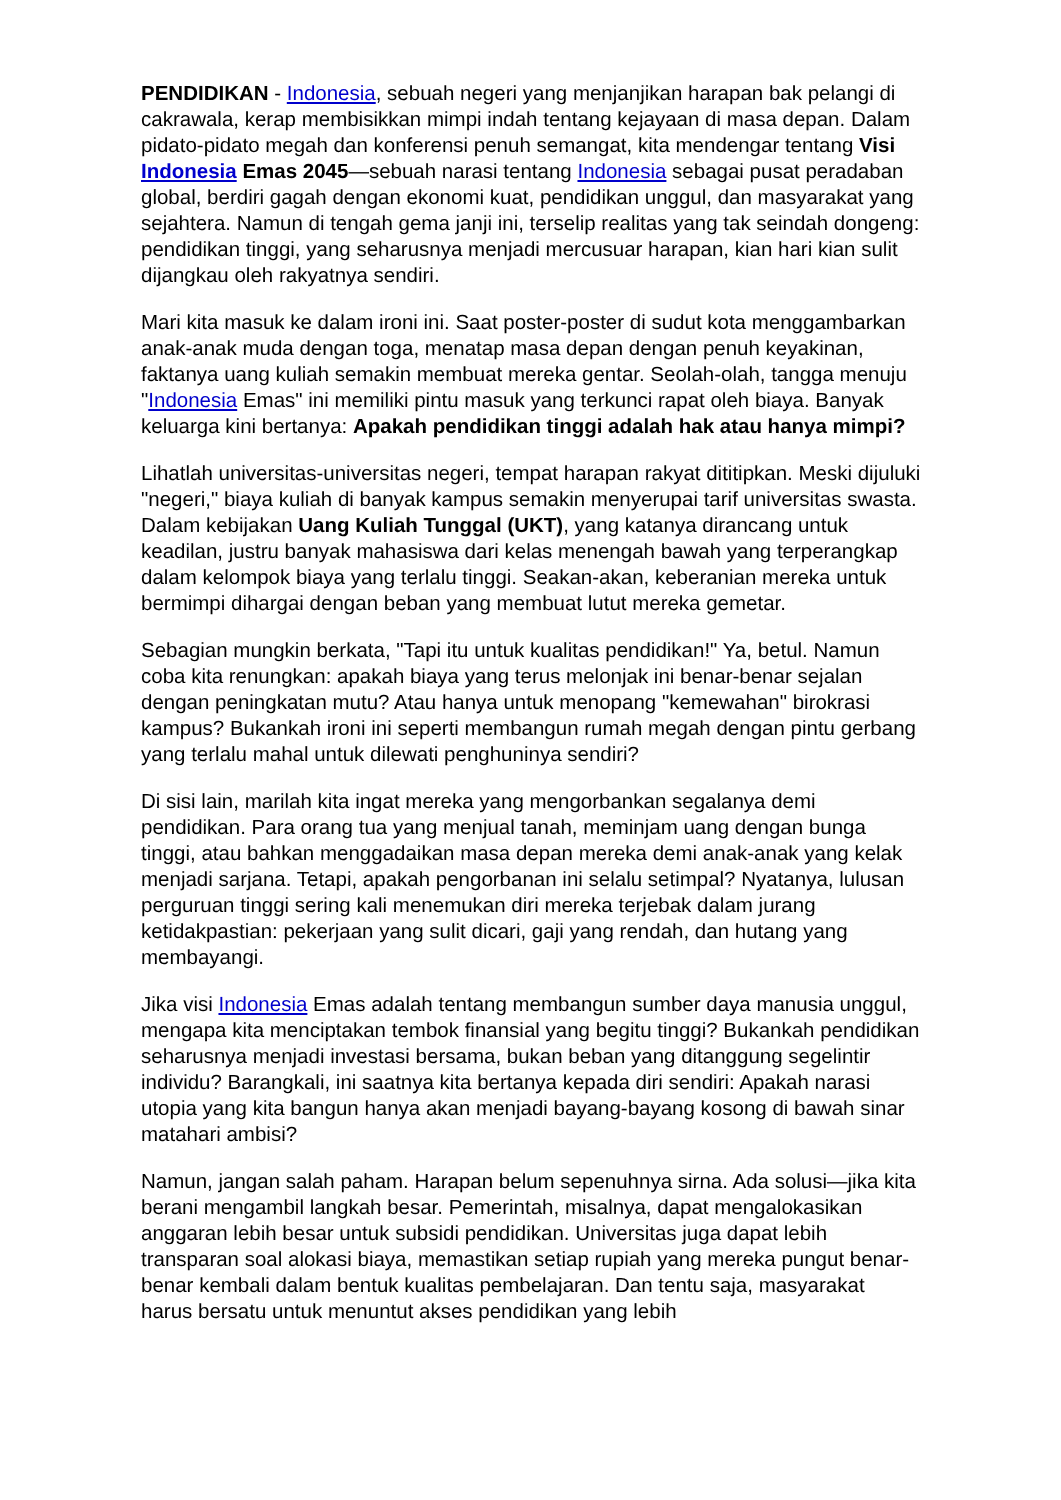PENDIDIKAN - Indonesia, sebuah negeri yang menjanjikan harapan bak pelangi di cakrawala, kerap membisikkan mimpi indah tentang kejayaan di masa depan. Dalam pidato-pidato megah dan konferensi penuh semangat, kita mendengar tentang Visi Indonesia Emas 2045—sebuah narasi tentang Indonesia sebagai pusat peradaban global, berdiri gagah dengan ekonomi kuat, pendidikan unggul, dan masyarakat yang sejahtera. Namun di tengah gema janji ini, terselip realitas yang tak seindah dongeng: pendidikan tinggi, yang seharusnya menjadi mercusuar harapan, kian hari kian sulit dijangkau oleh rakyatnya sendiri.
Mari kita masuk ke dalam ironi ini. Saat poster-poster di sudut kota menggambarkan anak-anak muda dengan toga, menatap masa depan dengan penuh keyakinan, faktanya uang kuliah semakin membuat mereka gentar. Seolah-olah, tangga menuju "Indonesia Emas" ini memiliki pintu masuk yang terkunci rapat oleh biaya. Banyak keluarga kini bertanya: Apakah pendidikan tinggi adalah hak atau hanya mimpi?
Lihatlah universitas-universitas negeri, tempat harapan rakyat dititipkan. Meski dijuluki "negeri," biaya kuliah di banyak kampus semakin menyerupai tarif universitas swasta. Dalam kebijakan Uang Kuliah Tunggal (UKT), yang katanya dirancang untuk keadilan, justru banyak mahasiswa dari kelas menengah bawah yang terperangkap dalam kelompok biaya yang terlalu tinggi. Seakan-akan, keberanian mereka untuk bermimpi dihargai dengan beban yang membuat lutut mereka gemetar.
Sebagian mungkin berkata, "Tapi itu untuk kualitas pendidikan!" Ya, betul. Namun coba kita renungkan: apakah biaya yang terus melonjak ini benar-benar sejalan dengan peningkatan mutu? Atau hanya untuk menopang "kemewahan" birokrasi kampus? Bukankah ironi ini seperti membangun rumah megah dengan pintu gerbang yang terlalu mahal untuk dilewati penghuninya sendiri?
Di sisi lain, marilah kita ingat mereka yang mengorbankan segalanya demi pendidikan. Para orang tua yang menjual tanah, meminjam uang dengan bunga tinggi, atau bahkan menggadaikan masa depan mereka demi anak-anak yang kelak menjadi sarjana. Tetapi, apakah pengorbanan ini selalu setimpal? Nyatanya, lulusan perguruan tinggi sering kali menemukan diri mereka terjebak dalam jurang ketidakpastian: pekerjaan yang sulit dicari, gaji yang rendah, dan hutang yang membayangi.
Jika visi Indonesia Emas adalah tentang membangun sumber daya manusia unggul, mengapa kita menciptakan tembok finansial yang begitu tinggi? Bukankah pendidikan seharusnya menjadi investasi bersama, bukan beban yang ditanggung segelintir individu? Barangkali, ini saatnya kita bertanya kepada diri sendiri: Apakah narasi utopia yang kita bangun hanya akan menjadi bayang-bayang kosong di bawah sinar matahari ambisi?
Namun, jangan salah paham. Harapan belum sepenuhnya sirna. Ada solusi—jika kita berani mengambil langkah besar. Pemerintah, misalnya, dapat mengalokasikan anggaran lebih besar untuk subsidi pendidikan. Universitas juga dapat lebih transparan soal alokasi biaya, memastikan setiap rupiah yang mereka pungut benar-benar kembali dalam bentuk kualitas pembelajaran. Dan tentu saja, masyarakat harus bersatu untuk menuntut akses pendidikan yang lebih